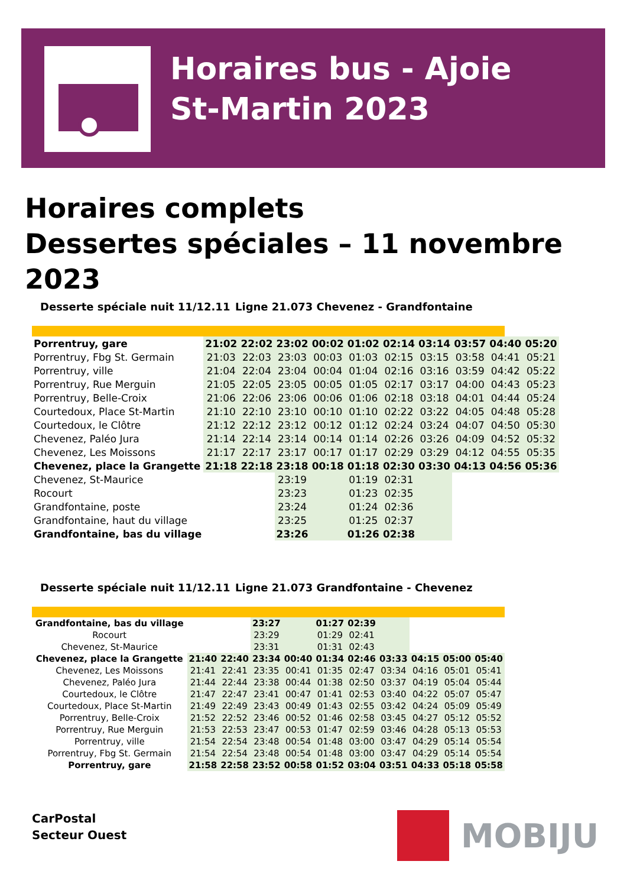Horaires bus - Ajoie
St-Martin 2023
Horaires complets
Dessertes spéciales – 11 novembre 2023
Desserte spéciale nuit 11/12.11 Ligne 21.073 Chevenez - Grandfontaine
| Porrentruy, gare | 21:02 | 22:02 | 23:02 | 00:02 | 01:02 | 02:14 | 03:14 | 03:57 | 04:40 | 05:20 |
| Porrentruy, Fbg St. Germain | 21:03 | 22:03 | 23:03 | 00:03 | 01:03 | 02:15 | 03:15 | 03:58 | 04:41 | 05:21 |
| Porrentruy, ville | 21:04 | 22:04 | 23:04 | 00:04 | 01:04 | 02:16 | 03:16 | 03:59 | 04:42 | 05:22 |
| Porrentruy, Rue Merguin | 21:05 | 22:05 | 23:05 | 00:05 | 01:05 | 02:17 | 03:17 | 04:00 | 04:43 | 05:23 |
| Porrentruy, Belle-Croix | 21:06 | 22:06 | 23:06 | 00:06 | 01:06 | 02:18 | 03:18 | 04:01 | 04:44 | 05:24 |
| Courtedoux, Place St-Martin | 21:10 | 22:10 | 23:10 | 00:10 | 01:10 | 02:22 | 03:22 | 04:05 | 04:48 | 05:28 |
| Courtedoux, le Clôtre | 21:12 | 22:12 | 23:12 | 00:12 | 01:12 | 02:24 | 03:24 | 04:07 | 04:50 | 05:30 |
| Chevenez, Paléo Jura | 21:14 | 22:14 | 23:14 | 00:14 | 01:14 | 02:26 | 03:26 | 04:09 | 04:52 | 05:32 |
| Chevenez, Les Moissons | 21:17 | 22:17 | 23:17 | 00:17 | 01:17 | 02:29 | 03:29 | 04:12 | 04:55 | 05:35 |
| Chevenez, place la Grangette | 21:18 | 22:18 | 23:18 | 00:18 | 01:18 | 02:30 | 03:30 | 04:13 | 04:56 | 05:36 |
| Chevenez, St-Maurice | | | 23:19 | | 01:19 | 02:31 | | | | |
| Rocourt | | | 23:23 | | 01:23 | 02:35 | | | | |
| Grandfontaine, poste | | | 23:24 | | 01:24 | 02:36 | | | | |
| Grandfontaine, haut du village | | | 23:25 | | 01:25 | 02:37 | | | | |
| Grandfontaine, bas du village | | | 23:26 | | 01:26 | 02:38 | | | | |
Desserte spéciale nuit 11/12.11 Ligne 21.073 Grandfontaine - Chevenez
| Grandfontaine, bas du village | | | 23:27 | | 01:27 | 02:39 | | | | |
| Rocourt | | | 23:29 | | 01:29 | 02:41 | | | | |
| Chevenez, St-Maurice | | | 23:31 | | 01:31 | 02:43 | | | | |
| Chevenez, place la Grangette | 21:40 | 22:40 | 23:34 | 00:40 | 01:34 | 02:46 | 03:33 | 04:15 | 05:00 | 05:40 |
| Chevenez, Les Moissons | 21:41 | 22:41 | 23:35 | 00:41 | 01:35 | 02:47 | 03:34 | 04:16 | 05:01 | 05:41 |
| Chevenez, Paléo Jura | 21:44 | 22:44 | 23:38 | 00:44 | 01:38 | 02:50 | 03:37 | 04:19 | 05:04 | 05:44 |
| Courtedoux, le Clôtre | 21:47 | 22:47 | 23:41 | 00:47 | 01:41 | 02:53 | 03:40 | 04:22 | 05:07 | 05:47 |
| Courtedoux, Place St-Martin | 21:49 | 22:49 | 23:43 | 00:49 | 01:43 | 02:55 | 03:42 | 04:24 | 05:09 | 05:49 |
| Porrentruy, Belle-Croix | 21:52 | 22:52 | 23:46 | 00:52 | 01:46 | 02:58 | 03:45 | 04:27 | 05:12 | 05:52 |
| Porrentruy, Rue Merguin | 21:53 | 22:53 | 23:47 | 00:53 | 01:47 | 02:59 | 03:46 | 04:28 | 05:13 | 05:53 |
| Porrentruy, ville | 21:54 | 22:54 | 23:48 | 00:54 | 01:48 | 03:00 | 03:47 | 04:29 | 05:14 | 05:54 |
| Porrentruy, Fbg St. Germain | 21:54 | 22:54 | 23:48 | 00:54 | 01:48 | 03:00 | 03:47 | 04:29 | 05:14 | 05:54 |
| Porrentruy, gare | 21:58 | 22:58 | 23:52 | 00:58 | 01:52 | 03:04 | 03:51 | 04:33 | 05:18 | 05:58 |
CarPostal
Secteur Ouest
MOBIJU